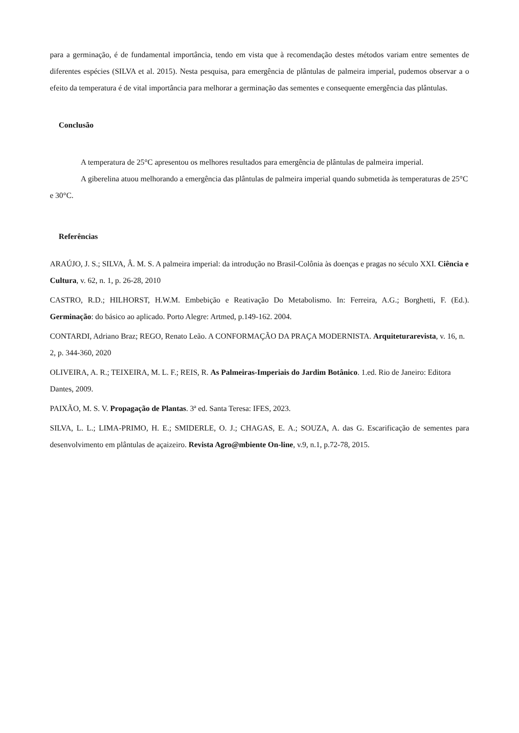para a germinação, é de fundamental importância, tendo em vista que à recomendação destes métodos variam entre sementes de diferentes espécies (SILVA et al. 2015). Nesta pesquisa, para emergência de plântulas de palmeira imperial, pudemos observar a o efeito da temperatura é de vital importância para melhorar a germinação das sementes e consequente emergência das plântulas.
Conclusão
A temperatura de 25°C apresentou os melhores resultados para emergência de plântulas de palmeira imperial.
A giberelina atuou melhorando a emergência das plântulas de palmeira imperial quando submetida às temperaturas de 25°C e 30°C.
Referências
ARAÚJO, J. S.; SILVA, Â. M. S. A palmeira imperial: da introdução no Brasil-Colônia às doenças e pragas no século XXI. Ciência e Cultura, v. 62, n. 1, p. 26-28, 2010
CASTRO, R.D.; HILHORST, H.W.M. Embebição e Reativação Do Metabolismo. In: Ferreira, A.G.; Borghetti, F. (Ed.). Germinação: do básico ao aplicado. Porto Alegre: Artmed, p.149-162. 2004.
CONTARDI, Adriano Braz; REGO, Renato Leão. A CONFORMAÇÃO DA PRAÇA MODERNISTA. Arquiteturarevista, v. 16, n. 2, p. 344-360, 2020
OLIVEIRA, A. R.; TEIXEIRA, M. L. F.; REIS, R. As Palmeiras-Imperiais do Jardim Botânico. 1.ed. Rio de Janeiro: Editora Dantes, 2009.
PAIXÃO, M. S. V. Propagação de Plantas. 3ª ed. Santa Teresa: IFES, 2023.
SILVA, L. L.; LIMA-PRIMO, H. E.; SMIDERLE, O. J.; CHAGAS, E. A.; SOUZA, A. das G. Escarificação de sementes para desenvolvimento em plântulas de açaizeiro. Revista Agro@mbiente On-line, v.9, n.1, p.72-78, 2015.